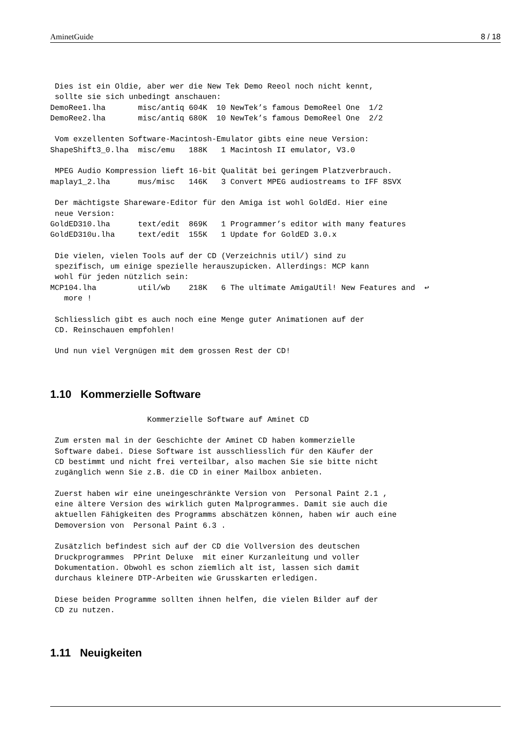AminetGuide 8 / 18
 Dies ist ein Oldie, aber wer die New Tek Demo Reeol noch nicht kennt,
 sollte sie sich unbedingt anschauen:
DemoRee1.lha       misc/antiq 604K  10 NewTek’s famous DemoReel One  1/2
DemoRee2.lha       misc/antiq 680K  10 NewTek’s famous DemoReel One  2/2

 Vom exzellenten Software-Macintosh-Emulator gibts eine neue Version:
ShapeShift3_0.lha  misc/emu   188K   1 Macintosh II emulator, V3.0

 MPEG Audio Kompression lieft 16-bit Qualität bei geringem Platzverbrauch.
maplay1_2.lha      mus/misc   146K   3 Convert MPEG audiostreams to IFF 8SVX

 Der mächtigste Shareware-Editor für den Amiga ist wohl GoldEd. Hier eine
 neue Version:
GoldED310.lha      text/edit  869K   1 Programmer’s editor with many features
GoldED310u.lha     text/edit  155K   1 Update for GoldED 3.0.x

 Die vielen, vielen Tools auf der CD (Verzeichnis util/) sind zu
 spezifisch, um einige spezielle herauszupicken. Allerdings: MCP kann
 wohl für jeden nützlich sein:
MCP104.lha         util/wb    218K   6 The ultimate AmigaUtil! New Features and  ↩
   more !

 Schliesslich gibt es auch noch eine Menge guter Animationen auf der
 CD. Reinschauen empfohlen!

 Und nun viel Vergnügen mit dem grossen Rest der CD!
1.10 Kommerzielle Software
                     Kommerzielle Software auf Aminet CD

 Zum ersten mal in der Geschichte der Aminet CD haben kommerzielle
 Software dabei. Diese Software ist ausschliesslich für den Käufer der
 CD bestimmt und nicht frei verteilbar, also machen Sie sie bitte nicht
 zugänglich wenn Sie z.B. die CD in einer Mailbox anbieten.

 Zuerst haben wir eine uneingeschränkte Version von  Personal Paint 2.1 ,
 eine ältere Version des wirklich guten Malprogrammes. Damit sie auch die
 aktuellen Fähigkeiten des Programms abschätzen können, haben wir auch eine
 Demoversion von  Personal Paint 6.3 .

 Zusätzlich befindest sich auf der CD die Vollversion des deutschen
 Druckprogrammes  PPrint Deluxe  mit einer Kurzanleitung und voller
 Dokumentation. Obwohl es schon ziemlich alt ist, lassen sich damit
 durchaus kleinere DTP-Arbeiten wie Grusskarten erledigen.

 Diese beiden Programme sollten ihnen helfen, die vielen Bilder auf der
 CD zu nutzen.
1.11 Neuigkeiten